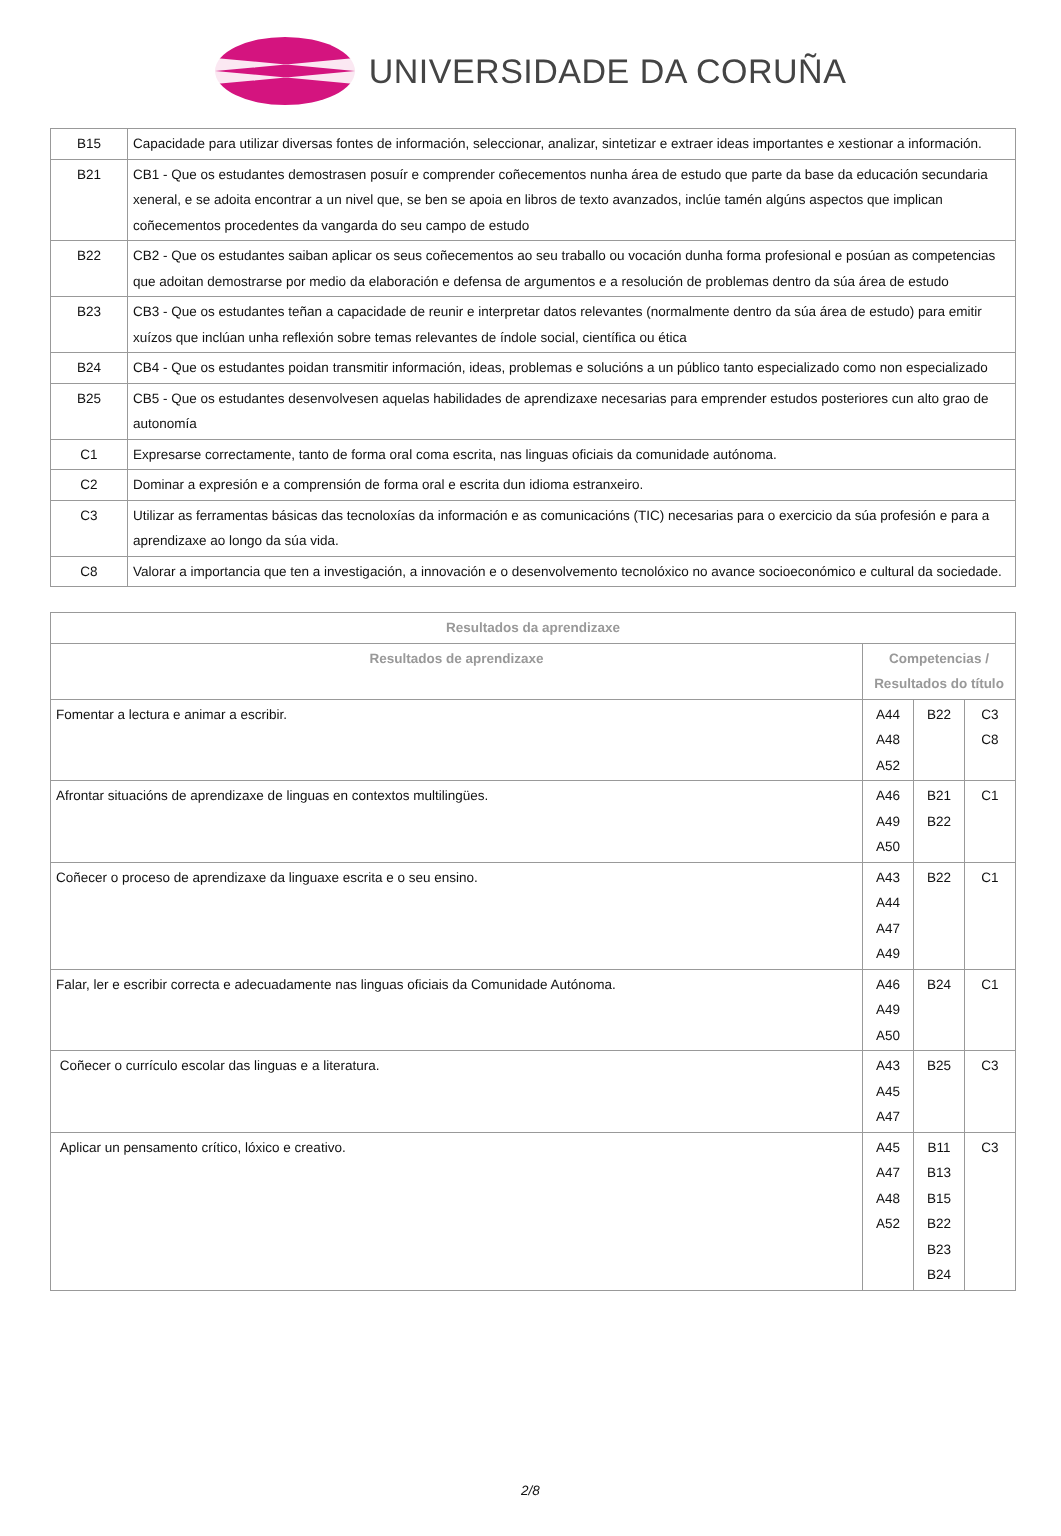UNIVERSIDADE DA CORUÑA
| B15 | Capacidade para utilizar diversas fontes de información, seleccionar, analizar, sintetizar e extraer ideas importantes e xestionar a información. |
| B21 | CB1 - Que os estudantes demostrasen posuír e comprender coñecementos nunha área de estudo que parte da base da educación secundaria xeneral, e se adoita encontrar a un nivel que, se ben se apoia en libros de texto avanzados, inclúe tamén algúns aspectos que implican coñecementos procedentes da vangarda do seu campo de estudo |
| B22 | CB2 - Que os estudantes saiban aplicar os seus coñecementos ao seu traballo ou vocación dunha forma profesional e posúan as competencias que adoitan demostrarse por medio da elaboración e defensa de argumentos e a resolución de problemas dentro da súa área de estudo |
| B23 | CB3 - Que os estudantes teñan a capacidade de reunir e interpretar datos relevantes (normalmente dentro da súa área de estudo) para emitir xuízos que inclúan unha reflexión sobre temas relevantes de índole social, científica ou ética |
| B24 | CB4 - Que os estudantes poidan transmitir información, ideas, problemas e solucións a un público tanto especializado como non especializado |
| B25 | CB5 - Que os estudantes desenvolvesen aquelas habilidades de aprendizaxe necesarias para emprender estudos posteriores cun alto grao de autonomía |
| C1 | Expresarse correctamente, tanto de forma oral coma escrita, nas linguas oficiais da comunidade autónoma. |
| C2 | Dominar a expresión e a comprensión de forma oral e escrita dun idioma estranxeiro. |
| C3 | Utilizar as ferramentas básicas das tecnoloxías da información e as comunicacións (TIC) necesarias para o exercicio da súa profesión e para a aprendizaxe ao longo da súa vida. |
| C8 | Valorar a importancia que ten a investigación, a innovación e o desenvolvemento tecnolóxico no avance socioeconómico e cultural da sociedade. |
| Resultados da aprendizaxe | | | |
| --- | --- | --- | --- |
| Resultados de aprendizaxe | Competencias / Resultados do título | | |
| Fomentar a lectura e animar a escribir. | A44 A48 A52 | B22 | C3 C8 |
| Afrontar situacións de aprendizaxe de linguas en contextos multilingües. | A46 A49 A50 | B21 B22 | C1 |
| Coñecer o proceso de aprendizaxe da linguaxe escrita e o seu ensino. | A43 A44 A47 A49 | B22 | C1 |
| Falar, ler e escribir correcta e adecuadamente nas linguas oficiais da Comunidade Autónoma. | A46 A49 A50 | B24 | C1 |
| Coñecer o currículo escolar das linguas e a literatura. | A43 A45 A47 | B25 | C3 |
| Aplicar un pensamento crítico, lóxico e creativo. | A45 A47 A48 A52 | B11 B13 B15 B22 B23 B24 | C3 |
2/8